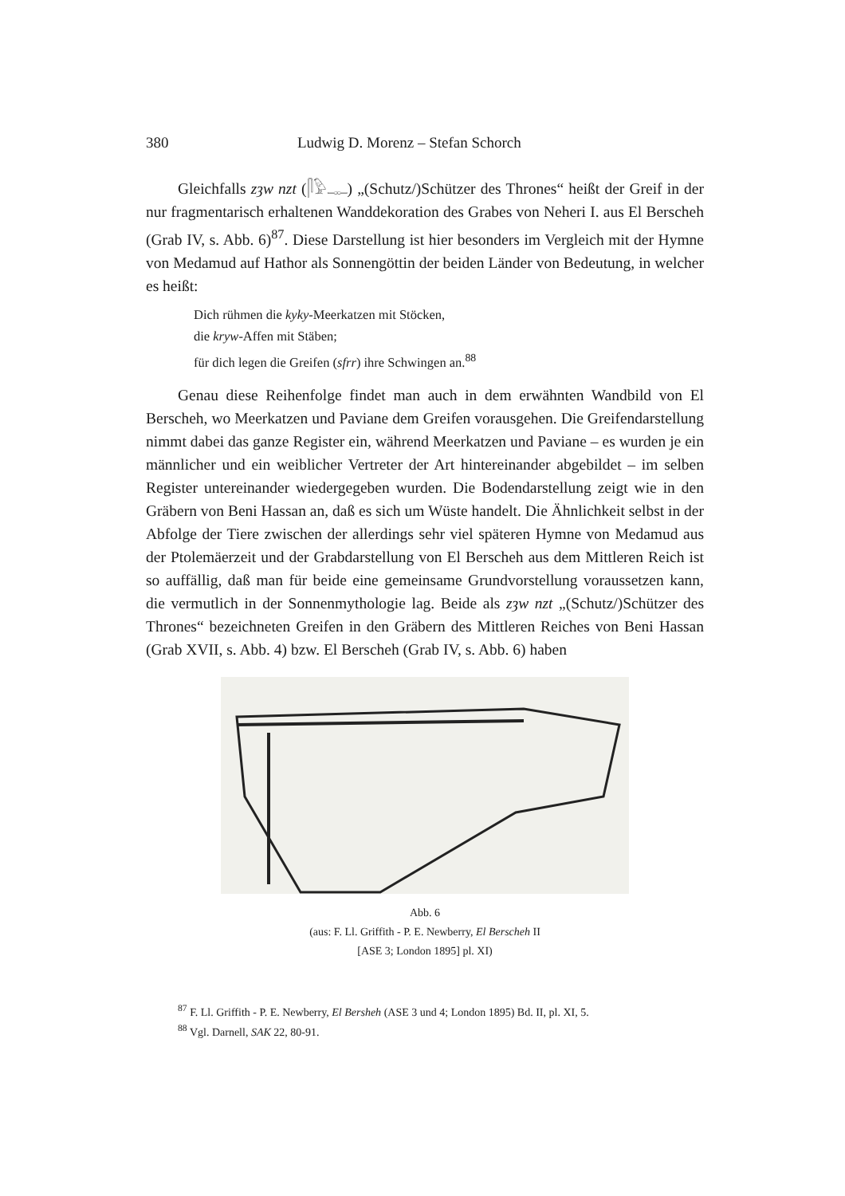380 Ludwig D. Morenz – Stefan Schorch
Gleichfalls zȝw nzt (𓋴𓅱𓊃) „(Schutz/)Schützer des Thrones“ heißt der Greif in der nur fragmentarisch erhaltenen Wanddekoration des Grabes von Neheri I. aus El Berscheh (Grab IV, s. Abb. 6)<sup>87</sup>. Diese Darstellung ist hier besonders im Vergleich mit der Hymne von Medamud auf Hathor als Sonnengöttin der beiden Länder von Bedeutung, in welcher es heißt:
Dich rühmen die kyky-Meerkatzen mit Stöcken,
die kryw-Affen mit Stäben;
für dich legen die Greifen (sfrr) ihre Schwingen an.<sup>88</sup>
Genau diese Reihenfolge findet man auch in dem erwähnten Wandbild von El Berscheh, wo Meerkatzen und Paviane dem Greifen vorausgehen. Die Greifendarstellung nimmt dabei das ganze Register ein, während Meerkatzen und Paviane – es wurden je ein männlicher und ein weiblicher Vertreter der Art hintereinander abgebildet – im selben Register untereinander wiedergegeben wurden. Die Bodendarstellung zeigt wie in den Gräbern von Beni Hassan an, daß es sich um Wüste handelt. Die Ähnlichkeit selbst in der Abfolge der Tiere zwischen der allerdings sehr viel späteren Hymne von Medamud aus der Ptolemäerzeit und der Grabdarstellung von El Berscheh aus dem Mittleren Reich ist so auffällig, daß man für beide eine gemeinsame Grundvorstellung voraussetzen kann, die vermutlich in der Sonnenmythologie lag. Beide als zȝw nzt „(Schutz/)Schützer des Thrones“ bezeichneten Greifen in den Gräbern des Mittleren Reiches von Beni Hassan (Grab XVII, s. Abb. 4) bzw. El Berscheh (Grab IV, s. Abb. 6) haben
Abb. 6
(aus: F. Ll. Griffith - P. E. Newberry, El Berscheh II
[ASE 3; London 1895] pl. XI)
<sup>87</sup> F. Ll. Griffith - P. E. Newberry, El Bersheh (ASE 3 und 4; London 1895) Bd. II, pl. XI, 5.
<sup>88</sup> Vgl. Darnell, SAK 22, 80-91.